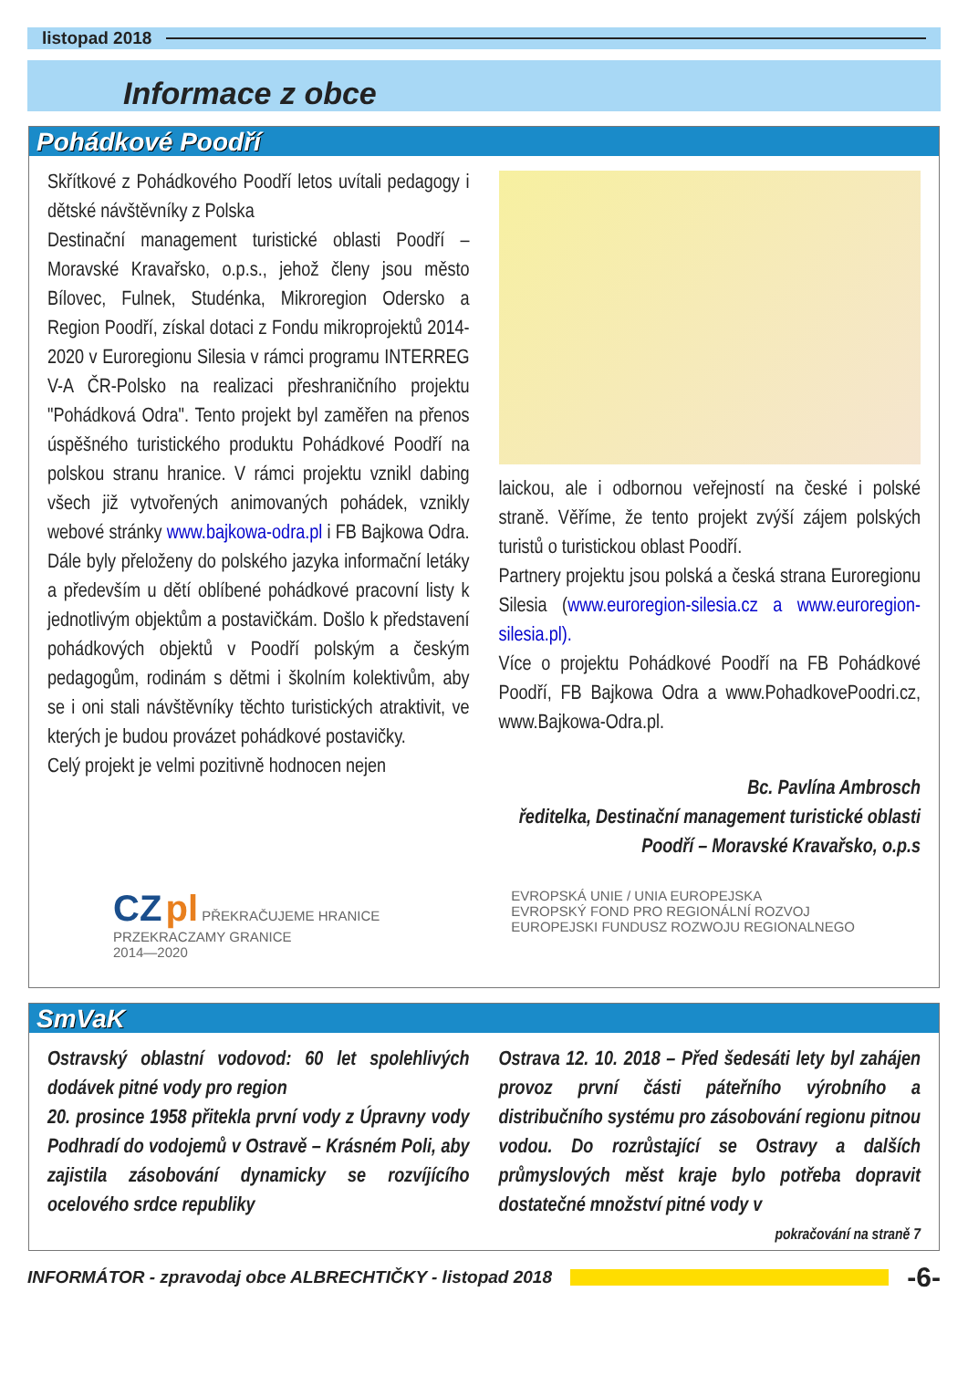listopad 2018
Informace z obce
Pohádkové Poodří
Skřítkové z Pohádkového Poodří letos uvítali pedagogy i dětské návštěvníky z Polska
Destinační management turistické oblasti Poodří – Moravské Kravařsko, o.p.s., jehož členy jsou město Bílovec, Fulnek, Studénka, Mikroregion Odersko a Region Poodří, získal dotaci z Fondu mikroprojektů 2014-2020 v Euroregionu Silesia v rámci programu INTERREG V-A ČR-Polsko na realizaci přeshraničního projektu "Pohádková Odra". Tento projekt byl zaměřen na přenos úspěšného turistického produktu Pohádkové Poodří na polskou stranu hranice. V rámci projektu vznikl dabing všech již vytvořených animovaných pohádek, vznikly webové stránky www.bajkowa-odra.pl i FB Bajkowa Odra. Dále byly přeloženy do polského jazyka informační letáky a především u dětí oblíbené pohádkové pracovní listy k jednotlivým objektům a postavičkám. Došlo k představení pohádkových objektů v Poodří polským a českým pedagogům, rodinám s dětmi i školním kolektivům, aby se i oni stali návštěvníky těchto turistických atraktivit, ve kterých je budou provázet pohádkové postavičky.
Celý projekt je velmi pozitivně hodnocen nejen
laickou, ale i odbornou veřejností na české i polské straně. Věříme, že tento projekt zvýší zájem polských turistů o turistickou oblast Poodří.
Partnery projektu jsou polská a česká strana Euroregionu Silesia (www.euroregion-silesia.cz a www.euroregion-silesia.pl).
Více o projektu Pohádkové Poodří na FB Pohádkové Poodří, FB Bajkowa Odra a www.PohadkovePoodri.cz, www.Bajkowa-Odra.pl.
Bc. Pavlína Ambrosch
ředitelka, Destinační management turistické oblasti Poodří – Moravské Kravařsko, o.p.s
CZ pl PŘEKRAČUJEME HRANICE
PRZEKRACZAMY GRANICE
2014—2020
EVROPSKÁ UNIE / UNIA EUROPEJSKA
EVROPSKÝ FOND PRO REGIONÁLNÍ ROZVOJ
EUROPEJSKI FUNDUSZ ROZWOJU REGIONALNEGO
SmVaK
Ostravský oblastní vodovod: 60 let spolehlivých dodávek pitné vody pro region
20. prosince 1958 přitekla první vody z Úpravny vody Podhradí do vodojemů v Ostravě – Krásném Poli, aby zajistila zásobování dynamicky se rozvíjícího ocelového srdce republiky
Ostrava 12. 10. 2018 – Před šedesáti lety byl zahájen provoz první části páteřního výrobního a distribučního systému pro zásobování regionu pitnou vodou. Do rozrůstající se Ostravy a dalších průmyslových měst kraje bylo potřeba dopravit dostatečné množství pitné vody v
pokračování na straně 7
INFORMÁTOR - zpravodaj obce ALBRECHTIČKY - listopad 2018 -6-